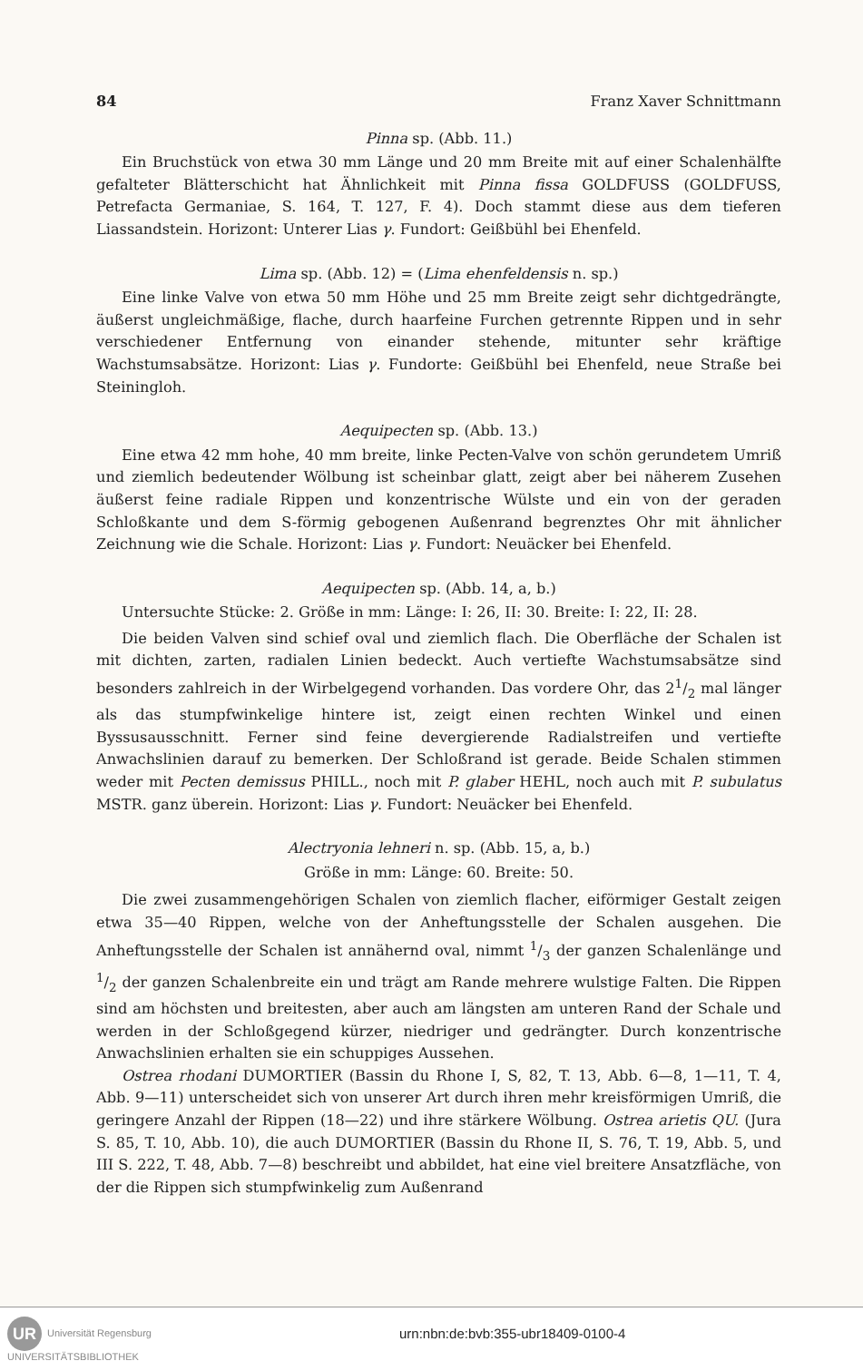84 Franz Xaver Schnittmann
Pinna sp. (Abb. 11.)
Ein Bruchstück von etwa 30 mm Länge und 20 mm Breite mit auf einer Schalenhälfte gefalteter Blätterschicht hat Ähnlichkeit mit Pinna fissa GOLDFUSS (GOLDFUSS, Petrefacta Germaniae, S. 164, T. 127, F. 4). Doch stammt diese aus dem tieferen Liassandstein. Horizont: Unterer Lias γ. Fundort: Geißbühl bei Ehenfeld.
Lima sp. (Abb. 12) = (Lima ehenfeldensis n. sp.)
Eine linke Valve von etwa 50 mm Höhe und 25 mm Breite zeigt sehr dichtgedrängte, äußerst ungleichmäßige, flache, durch haarfeine Furchen getrennte Rippen und in sehr verschiedener Entfernung von einander stehende, mitunter sehr kräftige Wachstumsabsätze. Horizont: Lias γ. Fundorte: Geißbühl bei Ehenfeld, neue Straße bei Steiningloh.
Aequipecten sp. (Abb. 13.)
Eine etwa 42 mm hohe, 40 mm breite, linke Pecten-Valve von schön gerundetem Umriß und ziemlich bedeutender Wölbung ist scheinbar glatt, zeigt aber bei näherem Zusehen äußerst feine radiale Rippen und konzentrische Wülste und ein von der geraden Schloßkante und dem S-förmig gebogenen Außenrand begrenztes Ohr mit ähnlicher Zeichnung wie die Schale. Horizont: Lias γ. Fundort: Neuäcker bei Ehenfeld.
Aequipecten sp. (Abb. 14, a, b.)
Untersuchte Stücke: 2. Größe in mm: Länge: I: 26, II: 30. Breite: I: 22, II: 28.
Die beiden Valven sind schief oval und ziemlich flach. Die Oberfläche der Schalen ist mit dichten, zarten, radialen Linien bedeckt. Auch vertiefte Wachstumsabsätze sind besonders zahlreich in der Wirbelgegend vorhanden. Das vordere Ohr, das 21/2 mal länger als das stumpfwinkelige hintere ist, zeigt einen rechten Winkel und einen Byssusausschnitt. Ferner sind feine devergierende Radialstreifen und vertiefte Anwachslinien darauf zu bemerken. Der Schloßrand ist gerade. Beide Schalen stimmen weder mit Pecten demissus PHILL., noch mit P. glaber HEHL, noch auch mit P. subulatus MSTR. ganz überein. Horizont: Lias γ. Fundort: Neuäcker bei Ehenfeld.
Alectryonia lehneri n. sp. (Abb. 15, a, b.)
Größe in mm: Länge: 60. Breite: 50.
Die zwei zusammengehörigen Schalen von ziemlich flacher, eiförmiger Gestalt zeigen etwa 35—40 Rippen, welche von der Anheftungsstelle der Schalen ausgehen. Die Anheftungsstelle der Schalen ist annähernd oval, nimmt 1/3 der ganzen Schalenlänge und 1/2 der ganzen Schalenbreite ein und trägt am Rande mehrere wulstige Falten. Die Rippen sind am höchsten und breitesten, aber auch am längsten am unteren Rand der Schale und werden in der Schloßgegend kürzer, niedriger und gedrängter. Durch konzentrische Anwachslinien erhalten sie ein schuppiges Aussehen.
Ostrea rhodani DUMORTIER (Bassin du Rhone I, S, 82, T. 13, Abb. 6—8, 1—11, T. 4, Abb. 9—11) unterscheidet sich von unserer Art durch ihren mehr kreisförmigen Umriß, die geringere Anzahl der Rippen (18—22) und ihre stärkere Wölbung. Ostrea arietis QU. (Jura S. 85, T. 10, Abb. 10), die auch DUMORTIER (Bassin du Rhone II, S. 76, T. 19, Abb. 5, und III S. 222, T. 48, Abb. 7—8) beschreibt und abbildet, hat eine viel breitere Ansatzfläche, von der die Rippen sich stumpfwinkelig zum Außenrand
UR Universität Regensburg
UNIVERSITÄTSBIBLIOTHEK
urn:nbn:de:bvb:355-ubr18409-0100-4